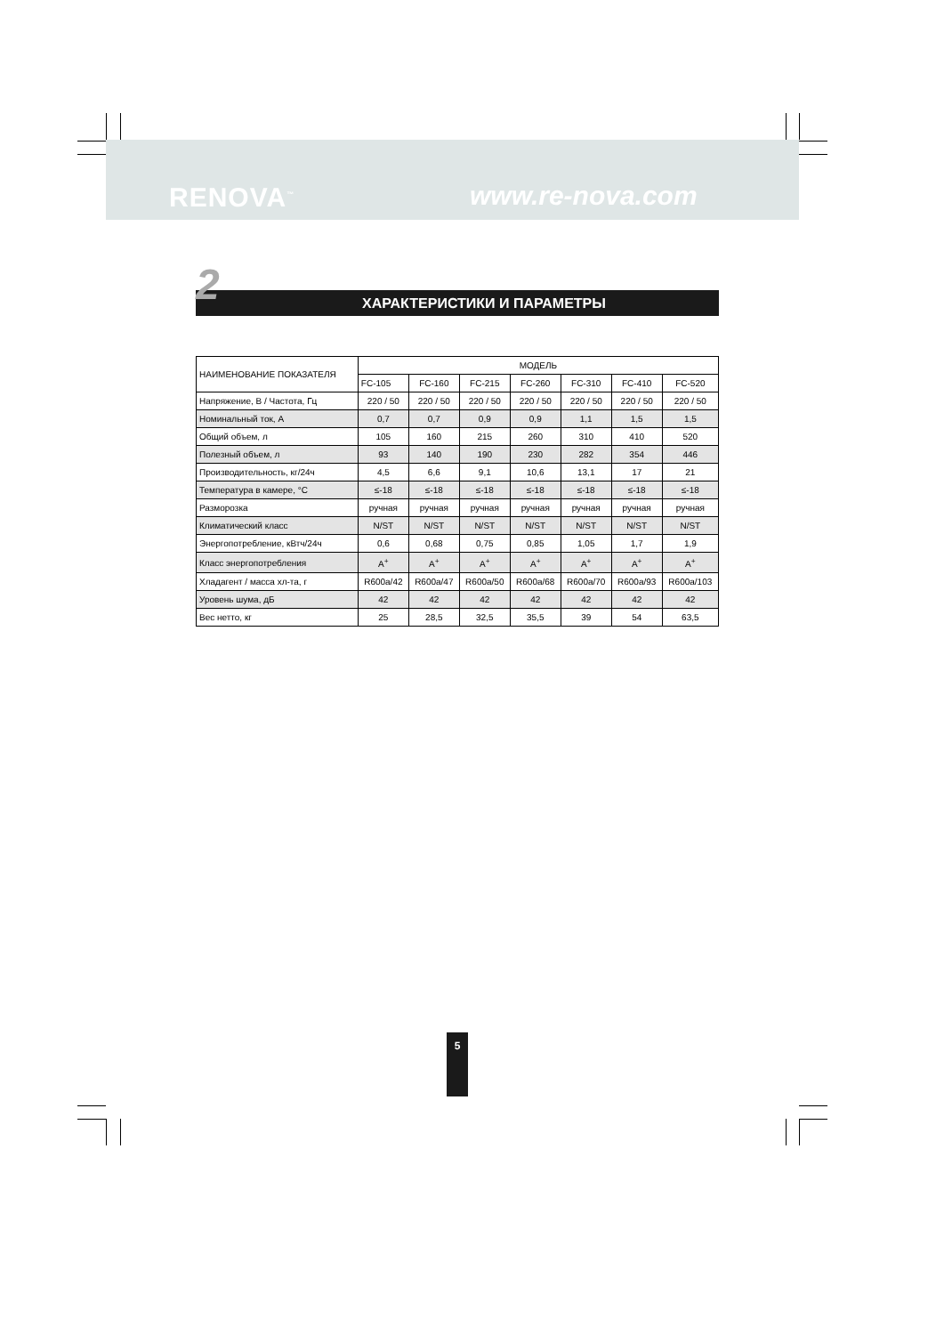RENOVA<sup>™</sup> www.re-nova.com
2
ХАРАКТЕРИСТИКИ И ПАРАМЕТРЫ
| НАИМЕНОВАНИЕ ПОКАЗАТЕЛЯ | МОДЕЛЬ | | | | | | |
| --- | --- | --- | --- | --- | --- | --- | --- |
| | FC-105 | FC-160 | FC-215 | FC-260 | FC-310 | FC-410 | FC-520 |
| Напряжение, В / Частота, Гц | 220 / 50 | 220 / 50 | 220 / 50 | 220 / 50 | 220 / 50 | 220 / 50 | 220 / 50 |
| Номинальный ток, А | 0,7 | 0,7 | 0,9 | 0,9 | 1,1 | 1,5 | 1,5 |
| Общий объем, л | 105 | 160 | 215 | 260 | 310 | 410 | 520 |
| Полезный объем, л | 93 | 140 | 190 | 230 | 282 | 354 | 446 |
| Производительность, кг/24ч | 4,5 | 6,6 | 9,1 | 10,6 | 13,1 | 17 | 21 |
| Температура в камере, °С | ≤-18 | ≤-18 | ≤-18 | ≤-18 | ≤-18 | ≤-18 | ≤-18 |
| Разморозка | ручная | ручная | ручная | ручная | ручная | ручная | ручная |
| Климатический класс | N/ST | N/ST | N/ST | N/ST | N/ST | N/ST | N/ST |
| Энергопотребление, кВтч/24ч | 0,6 | 0,68 | 0,75 | 0,85 | 1,05 | 1,7 | 1,9 |
| Класс энергопотребления | A<sup>+</sup> | A<sup>+</sup> | A<sup>+</sup> | A<sup>+</sup> | A<sup>+</sup> | A<sup>+</sup> | A<sup>+</sup> |
| Хладагент / масса хл-та, г | R600a/42 | R600a/47 | R600a/50 | R600a/68 | R600a/70 | R600a/93 | R600a/103 |
| Уровень шума, дБ | 42 | 42 | 42 | 42 | 42 | 42 | 42 |
| Вес нетто, кг | 25 | 28,5 | 32,5 | 35,5 | 39 | 54 | 63,5 |
5